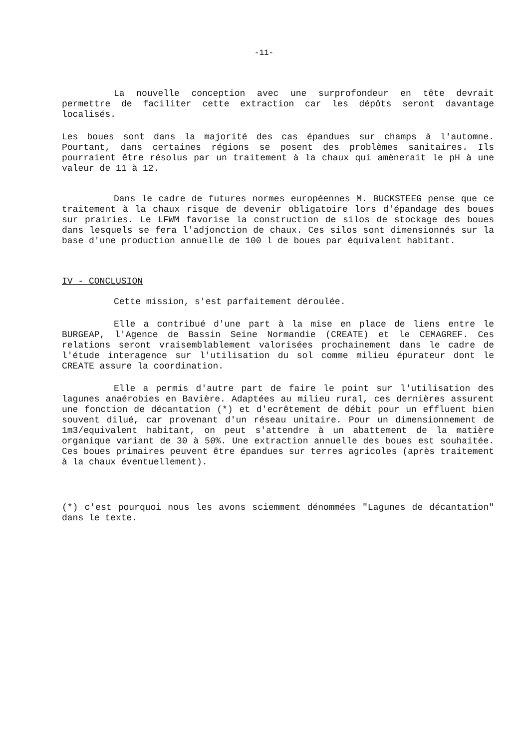-11-
La nouvelle conception avec une surprofondeur en tête devrait permettre de faciliter cette extraction car les dépôts seront davantage localisés.
Les boues sont dans la majorité des cas épandues sur champs à l'automne. Pourtant, dans certaines régions se posent des problèmes sanitaires. Ils pourraient être résolus par un traitement à la chaux qui amènerait le pH à une valeur de 11 à 12.
Dans le cadre de futures normes européennes M. BUCKSTEEG pense que ce traitement à la chaux risque de devenir obligatoire lors d'épandage des boues sur prairies. Le LFWM favorise la construction de silos de stockage des boues dans lesquels se fera l'adjonction de chaux. Ces silos sont dimensionnés sur la base d'une production annuelle de 100 l de boues par équivalent habitant.
IV - CONCLUSION
Cette mission, s'est parfaitement déroulée.
Elle a contribué d'une part à la mise en place de liens entre le BURGEAP, l'Agence de Bassin Seine Normandie (CREATE) et le CEMAGREF. Ces relations seront vraisemblablement valorisées prochainement dans le cadre de l'étude interagence sur l'utilisation du sol comme milieu épurateur dont le CREATE assure la coordination.
Elle a permis d'autre part de faire le point sur l'utilisation des lagunes anaérobies en Bavière. Adaptées au milieu rural, ces dernières assurent une fonction de décantation (*) et d'ecrêtement de débit pour un effluent bien souvent dilué, car provenant d'un réseau unitaire. Pour un dimensionnement de 1m3/equivalent habitant, on peut s'attendre à un abattement de la matière organique variant de 30 à 50%. Une extraction annuelle des boues est souhaitée. Ces boues primaires peuvent être épandues sur terres agricoles (après traitement à la chaux éventuellement).
(*) c'est pourquoi nous les avons sciemment dénommées "Lagunes de décantation" dans le texte.